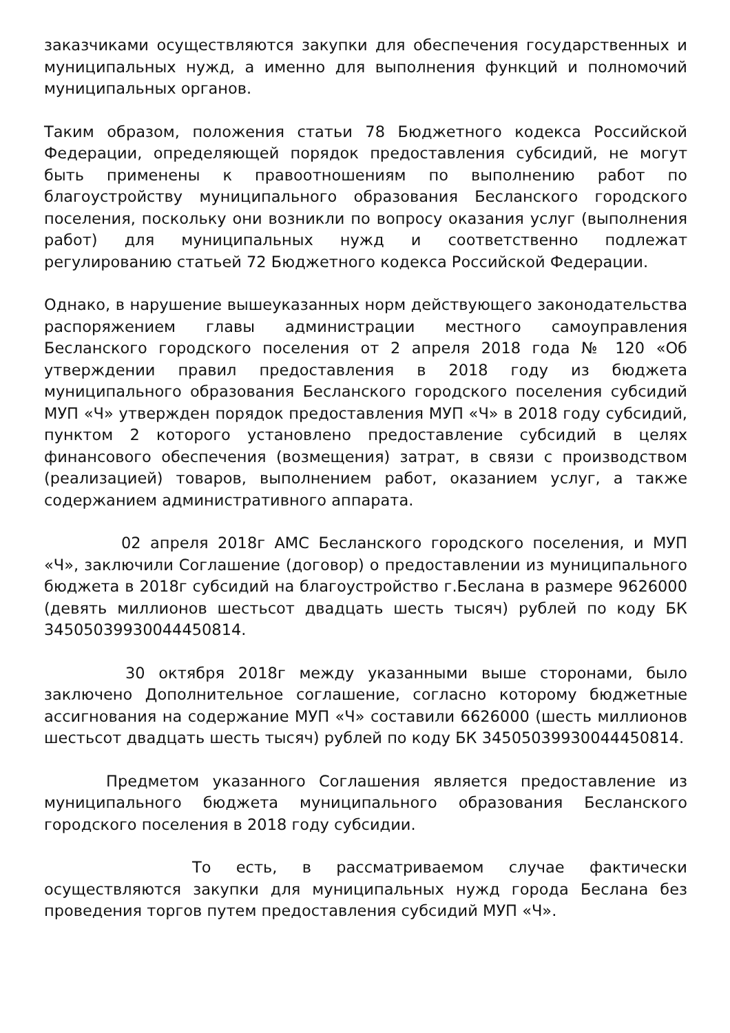заказчиками осуществляются закупки для обеспечения государственных и муниципальных нужд, а именно для выполнения функций и полномочий муниципальных органов.
Таким образом, положения статьи 78 Бюджетного кодекса Российской Федерации, определяющей порядок предоставления субсидий, не могут быть применены к правоотношениям по выполнению работ по благоустройству муниципального образования Бесланского городского поселения, поскольку они возникли по вопросу оказания услуг (выполнения работ) для муниципальных нужд и соответственно подлежат регулированию статьей 72 Бюджетного кодекса Российской Федерации.
Однако, в нарушение вышеуказанных норм действующего законодательства распоряжением главы администрации местного самоуправления Бесланского городского поселения от 2 апреля 2018 года № 120 «Об утверждении правил предоставления в 2018 году из бюджета муниципального образования Бесланского городского поселения субсидий МУП «Ч» утвержден порядок предоставления МУП «Ч» в 2018 году субсидий, пунктом 2 которого установлено предоставление субсидий в целях финансового обеспечения (возмещения) затрат, в связи с производством (реализацией) товаров, выполнением работ, оказанием услуг, а также содержанием административного аппарата.
02 апреля 2018г АМС Бесланского городского поселения, и МУП «Ч», заключили Соглашение (договор) о предоставлении из муниципального бюджета в 2018г субсидий на благоустройство г.Беслана в размере 9626000 (девять миллионов шестьсот двадцать шесть тысяч) рублей по коду БК 34505039930044450814.
30 октября 2018г между указанными выше сторонами, было заключено Дополнительное соглашение, согласно которому бюджетные ассигнования на содержание МУП «Ч» составили 6626000 (шесть миллионов шестьсот двадцать шесть тысяч) рублей по коду БК 34505039930044450814.
Предметом указанного Соглашения является предоставление из муниципального бюджета муниципального образования Бесланского городского поселения в 2018 году субсидии.
То есть, в рассматриваемом случае фактически осуществляются закупки для муниципальных нужд города Беслана без проведения торгов путем предоставления субсидий МУП «Ч».